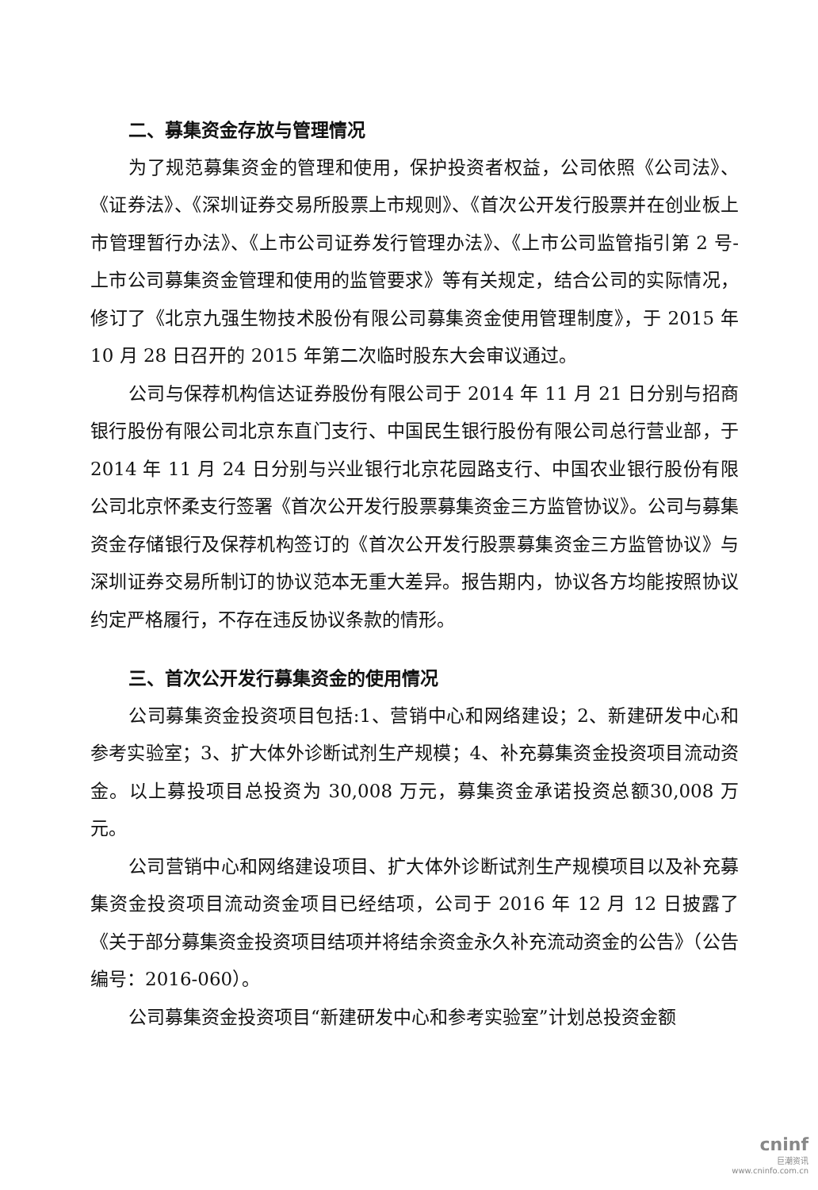二、募集资金存放与管理情况
为了规范募集资金的管理和使用，保护投资者权益，公司依照《公司法》、《证券法》、《深圳证券交易所股票上市规则》、《首次公开发行股票并在创业板上市管理暂行办法》、《上市公司证券发行管理办法》、《上市公司监管指引第 2 号-上市公司募集资金管理和使用的监管要求》等有关规定，结合公司的实际情况，修订了《北京九强生物技术股份有限公司募集资金使用管理制度》，于 2015 年 10 月 28 日召开的 2015 年第二次临时股东大会审议通过。
公司与保荐机构信达证券股份有限公司于 2014 年 11 月 21 日分别与招商银行股份有限公司北京东直门支行、中国民生银行股份有限公司总行营业部，于 2014 年 11 月 24 日分别与兴业银行北京花园路支行、中国农业银行股份有限公司北京怀柔支行签署《首次公开发行股票募集资金三方监管协议》。公司与募集资金存储银行及保荐机构签订的《首次公开发行股票募集资金三方监管协议》与深圳证券交易所制订的协议范本无重大差异。报告期内，协议各方均能按照协议约定严格履行，不存在违反协议条款的情形。
三、首次公开发行募集资金的使用情况
公司募集资金投资项目包括:1、营销中心和网络建设；2、新建研发中心和参考实验室；3、扩大体外诊断试剂生产规模；4、补充募集资金投资项目流动资金。以上募投项目总投资为 30,008 万元，募集资金承诺投资总额30,008 万元。
公司营销中心和网络建设项目、扩大体外诊断试剂生产规模项目以及补充募集资金投资项目流动资金项目已经结项，公司于 2016 年 12 月 12 日披露了《关于部分募集资金投资项目结项并将结余资金永久补充流动资金的公告》（公告编号：2016-060）。
公司募集资金投资项目“新建研发中心和参考实验室”计划总投资金额
cninf
巨潮资讯
www.cninfo.com.cn